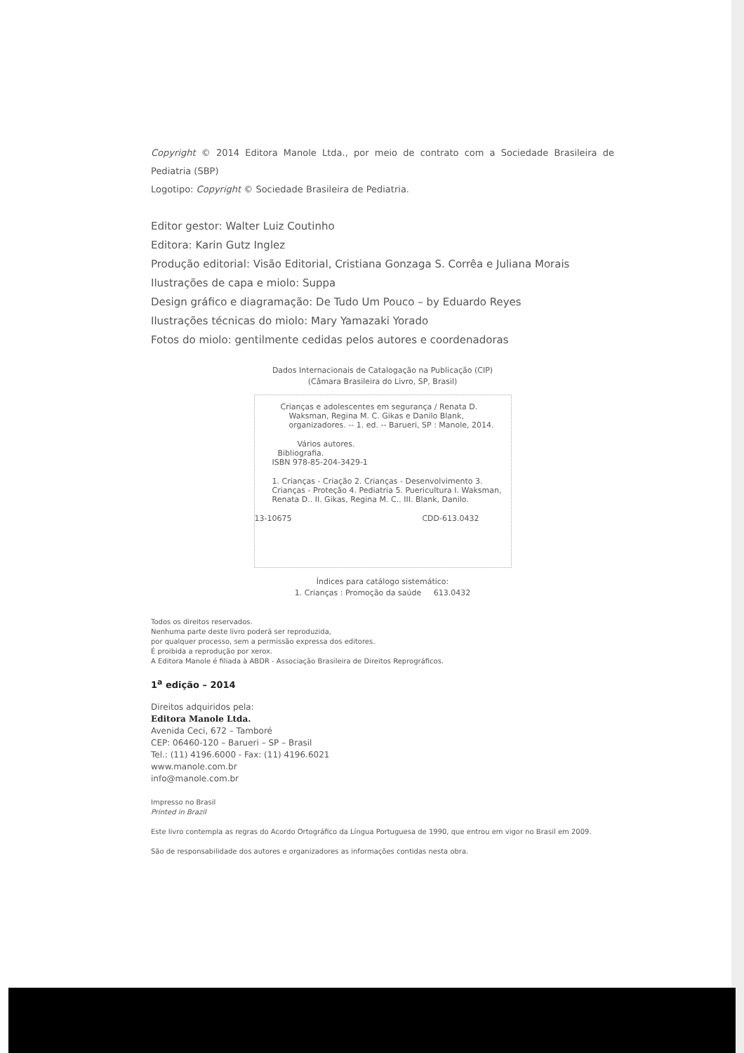Copyright © 2014 Editora Manole Ltda., por meio de contrato com a Sociedade Brasileira de Pediatria (SBP)
Logotipo: Copyright © Sociedade Brasileira de Pediatria.
Editor gestor: Walter Luiz Coutinho
Editora: Karin Gutz Inglez
Produção editorial: Visão Editorial, Cristiana Gonzaga S. Corrêa e Juliana Morais
Ilustrações de capa e miolo: Suppa
Design gráfico e diagramação: De Tudo Um Pouco – by Eduardo Reyes
Ilustrações técnicas do miolo: Mary Yamazaki Yorado
Fotos do miolo: gentilmente cedidas pelos autores e coordenadoras
Dados Internacionais de Catalogação na Publicação (CIP)
(Câmara Brasileira do Livro, SP, Brasil)
Crianças e adolescentes em segurança / Renata D. Waksman, Regina M. C. Gikas e Danilo Blank, organizadores. -- 1. ed. -- Barueri, SP : Manole, 2014.
Vários autores.
Bibliografia.
ISBN 978-85-204-3429-1
1. Crianças - Criação 2. Crianças - Desenvolvimento 3. Crianças - Proteção 4. Pediatria 5. Puericultura I. Waksman, Renata D.. II. Gikas, Regina M. C.. III. Blank, Danilo.
13-10675 CDD-613.0432
Índices para catálogo sistemático:
1. Crianças : Promoção da saúde 613.0432
Todos os direitos reservados.
Nenhuma parte deste livro poderá ser reproduzida,
por qualquer processo, sem a permissão expressa dos editores.
É proibida a reprodução por xerox.
A Editora Manole é filiada à ABDR - Associação Brasileira de Direitos Reprográficos.
1<sup>a</sup> edição – 2014
Direitos adquiridos pela:
Editora Manole Ltda.
Avenida Ceci, 672 – Tamboré
CEP: 06460-120 – Barueri – SP – Brasil
Tel.: (11) 4196.6000 - Fax: (11) 4196.6021
www.manole.com.br
info@manole.com.br
Impresso no Brasil
Printed in Brazil
Este livro contempla as regras do Acordo Ortográfico da Língua Portuguesa de 1990, que entrou em vigor no Brasil em 2009.
São de responsabilidade dos autores e organizadores as informações contidas nesta obra.